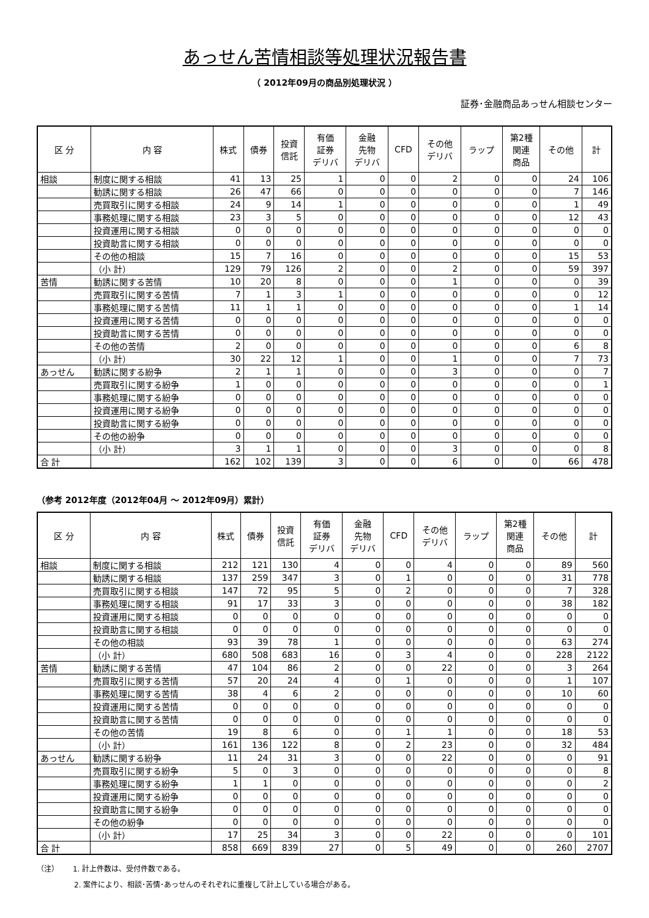あっせん苦情相談等処理状況報告書
（ 2012年09月の商品別処理状況 ）
証券･金融商品あっせん相談センター
| 区 分 | 内 容 | 株式 | 債券 | 投資 信託 | 有価 証券 デリバ | 金融 先物 デリバ | CFD | その他 デリバ | ラップ | 第2種 関連 商品 | その他 | 計 |
| --- | --- | --- | --- | --- | --- | --- | --- | --- | --- | --- | --- | --- |
| 相談 | 制度に関する相談 | 41 | 13 | 25 | 1 | 0 | 0 | 2 | 0 | 0 | 24 | 106 |
| | 勧誘に関する相談 | 26 | 47 | 66 | 0 | 0 | 0 | 0 | 0 | 0 | 7 | 146 |
| | 売買取引に関する相談 | 24 | 9 | 14 | 1 | 0 | 0 | 0 | 0 | 0 | 1 | 49 |
| | 事務処理に関する相談 | 23 | 3 | 5 | 0 | 0 | 0 | 0 | 0 | 0 | 12 | 43 |
| | 投資運用に関する相談 | 0 | 0 | 0 | 0 | 0 | 0 | 0 | 0 | 0 | 0 | 0 |
| | 投資助言に関する相談 | 0 | 0 | 0 | 0 | 0 | 0 | 0 | 0 | 0 | 0 | 0 |
| | その他の相談 | 15 | 7 | 16 | 0 | 0 | 0 | 0 | 0 | 0 | 15 | 53 |
| | （小 計） | 129 | 79 | 126 | 2 | 0 | 0 | 2 | 0 | 0 | 59 | 397 |
| 苦情 | 勧誘に関する苦情 | 10 | 20 | 8 | 0 | 0 | 0 | 1 | 0 | 0 | 0 | 39 |
| | 売買取引に関する苦情 | 7 | 1 | 3 | 1 | 0 | 0 | 0 | 0 | 0 | 0 | 12 |
| | 事務処理に関する苦情 | 11 | 1 | 1 | 0 | 0 | 0 | 0 | 0 | 0 | 1 | 14 |
| | 投資運用に関する苦情 | 0 | 0 | 0 | 0 | 0 | 0 | 0 | 0 | 0 | 0 | 0 |
| | 投資助言に関する苦情 | 0 | 0 | 0 | 0 | 0 | 0 | 0 | 0 | 0 | 0 | 0 |
| | その他の苦情 | 2 | 0 | 0 | 0 | 0 | 0 | 0 | 0 | 0 | 6 | 8 |
| | （小 計） | 30 | 22 | 12 | 1 | 0 | 0 | 1 | 0 | 0 | 7 | 73 |
| あっせん | 勧誘に関する紛争 | 2 | 1 | 1 | 0 | 0 | 0 | 3 | 0 | 0 | 0 | 7 |
| | 売買取引に関する紛争 | 1 | 0 | 0 | 0 | 0 | 0 | 0 | 0 | 0 | 0 | 1 |
| | 事務処理に関する紛争 | 0 | 0 | 0 | 0 | 0 | 0 | 0 | 0 | 0 | 0 | 0 |
| | 投資運用に関する紛争 | 0 | 0 | 0 | 0 | 0 | 0 | 0 | 0 | 0 | 0 | 0 |
| | 投資助言に関する紛争 | 0 | 0 | 0 | 0 | 0 | 0 | 0 | 0 | 0 | 0 | 0 |
| | その他の紛争 | 0 | 0 | 0 | 0 | 0 | 0 | 0 | 0 | 0 | 0 | 0 |
| | （小 計） | 3 | 1 | 1 | 0 | 0 | 0 | 3 | 0 | 0 | 0 | 8 |
| 合 計 | | 162 | 102 | 139 | 3 | 0 | 0 | 6 | 0 | 0 | 66 | 478 |
（参考 2012年度（2012年04月 ～ 2012年09月）累計）
| 区 分 | 内 容 | 株式 | 債券 | 投資 信託 | 有価 証券 デリバ | 金融 先物 デリバ | CFD | その他 デリバ | ラップ | 第2種 関連 商品 | その他 | 計 |
| --- | --- | --- | --- | --- | --- | --- | --- | --- | --- | --- | --- | --- |
| 相談 | 制度に関する相談 | 212 | 121 | 130 | 4 | 0 | 0 | 4 | 0 | 0 | 89 | 560 |
| | 勧誘に関する相談 | 137 | 259 | 347 | 3 | 0 | 1 | 0 | 0 | 0 | 31 | 778 |
| | 売買取引に関する相談 | 147 | 72 | 95 | 5 | 0 | 2 | 0 | 0 | 0 | 7 | 328 |
| | 事務処理に関する相談 | 91 | 17 | 33 | 3 | 0 | 0 | 0 | 0 | 0 | 38 | 182 |
| | 投資運用に関する相談 | 0 | 0 | 0 | 0 | 0 | 0 | 0 | 0 | 0 | 0 | 0 |
| | 投資助言に関する相談 | 0 | 0 | 0 | 0 | 0 | 0 | 0 | 0 | 0 | 0 | 0 |
| | その他の相談 | 93 | 39 | 78 | 1 | 0 | 0 | 0 | 0 | 0 | 63 | 274 |
| | （小 計） | 680 | 508 | 683 | 16 | 0 | 3 | 4 | 0 | 0 | 228 | 2122 |
| 苦情 | 勧誘に関する苦情 | 47 | 104 | 86 | 2 | 0 | 0 | 22 | 0 | 0 | 3 | 264 |
| | 売買取引に関する苦情 | 57 | 20 | 24 | 4 | 0 | 1 | 0 | 0 | 0 | 1 | 107 |
| | 事務処理に関する苦情 | 38 | 4 | 6 | 2 | 0 | 0 | 0 | 0 | 0 | 10 | 60 |
| | 投資運用に関する苦情 | 0 | 0 | 0 | 0 | 0 | 0 | 0 | 0 | 0 | 0 | 0 |
| | 投資助言に関する苦情 | 0 | 0 | 0 | 0 | 0 | 0 | 0 | 0 | 0 | 0 | 0 |
| | その他の苦情 | 19 | 8 | 6 | 0 | 0 | 1 | 1 | 0 | 0 | 18 | 53 |
| | （小 計） | 161 | 136 | 122 | 8 | 0 | 2 | 23 | 0 | 0 | 32 | 484 |
| あっせん | 勧誘に関する紛争 | 11 | 24 | 31 | 3 | 0 | 0 | 22 | 0 | 0 | 0 | 91 |
| | 売買取引に関する紛争 | 5 | 0 | 3 | 0 | 0 | 0 | 0 | 0 | 0 | 0 | 8 |
| | 事務処理に関する紛争 | 1 | 1 | 0 | 0 | 0 | 0 | 0 | 0 | 0 | 0 | 2 |
| | 投資運用に関する紛争 | 0 | 0 | 0 | 0 | 0 | 0 | 0 | 0 | 0 | 0 | 0 |
| | 投資助言に関する紛争 | 0 | 0 | 0 | 0 | 0 | 0 | 0 | 0 | 0 | 0 | 0 |
| | その他の紛争 | 0 | 0 | 0 | 0 | 0 | 0 | 0 | 0 | 0 | 0 | 0 |
| | （小 計） | 17 | 25 | 34 | 3 | 0 | 0 | 22 | 0 | 0 | 0 | 101 |
| 合 計 | | 858 | 669 | 839 | 27 | 0 | 5 | 49 | 0 | 0 | 260 | 2707 |
（注） 1. 計上件数は、受付件数である。
2. 案件により、相談･苦情･あっせんのそれぞれに重複して計上している場合がある。